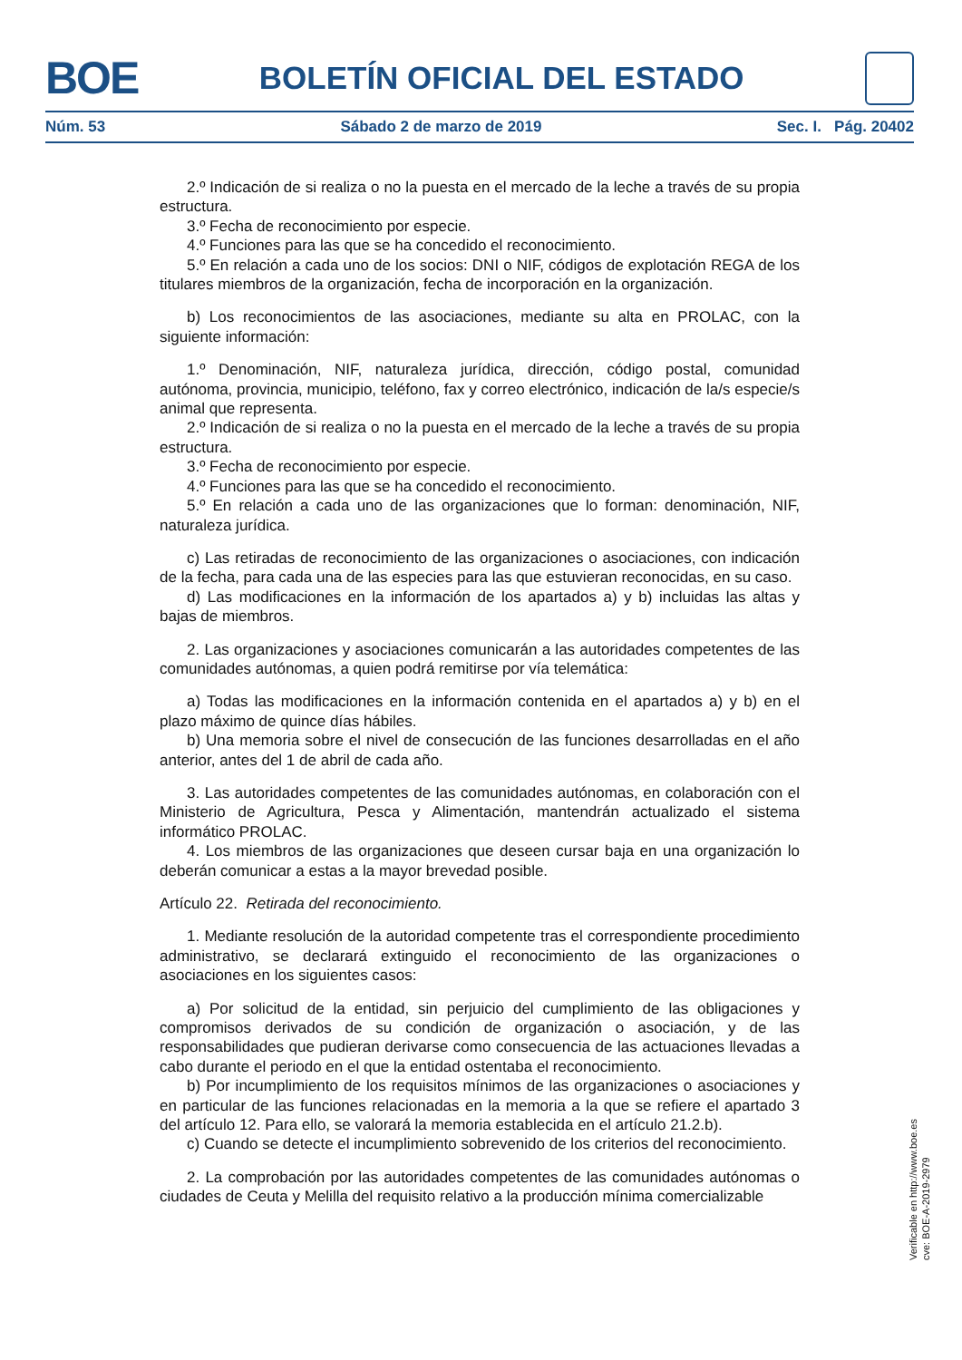BOE BOLETÍN OFICIAL DEL ESTADO
Núm. 53 Sábado 2 de marzo de 2019 Sec. I. Pág. 20402
2.º Indicación de si realiza o no la puesta en el mercado de la leche a través de su propia estructura.
3.º Fecha de reconocimiento por especie.
4.º Funciones para las que se ha concedido el reconocimiento.
5.º En relación a cada uno de los socios: DNI o NIF, códigos de explotación REGA de los titulares miembros de la organización, fecha de incorporación en la organización.
b) Los reconocimientos de las asociaciones, mediante su alta en PROLAC, con la siguiente información:
1.º Denominación, NIF, naturaleza jurídica, dirección, código postal, comunidad autónoma, provincia, municipio, teléfono, fax y correo electrónico, indicación de la/s especie/s animal que representa.
2.º Indicación de si realiza o no la puesta en el mercado de la leche a través de su propia estructura.
3.º Fecha de reconocimiento por especie.
4.º Funciones para las que se ha concedido el reconocimiento.
5.º En relación a cada uno de las organizaciones que lo forman: denominación, NIF, naturaleza jurídica.
c) Las retiradas de reconocimiento de las organizaciones o asociaciones, con indicación de la fecha, para cada una de las especies para las que estuvieran reconocidas, en su caso.
d) Las modificaciones en la información de los apartados a) y b) incluidas las altas y bajas de miembros.
2. Las organizaciones y asociaciones comunicarán a las autoridades competentes de las comunidades autónomas, a quien podrá remitirse por vía telemática:
a) Todas las modificaciones en la información contenida en el apartados a) y b) en el plazo máximo de quince días hábiles.
b) Una memoria sobre el nivel de consecución de las funciones desarrolladas en el año anterior, antes del 1 de abril de cada año.
3. Las autoridades competentes de las comunidades autónomas, en colaboración con el Ministerio de Agricultura, Pesca y Alimentación, mantendrán actualizado el sistema informático PROLAC.
4. Los miembros de las organizaciones que deseen cursar baja en una organización lo deberán comunicar a estas a la mayor brevedad posible.
Artículo 22. Retirada del reconocimiento.
1. Mediante resolución de la autoridad competente tras el correspondiente procedimiento administrativo, se declarará extinguido el reconocimiento de las organizaciones o asociaciones en los siguientes casos:
a) Por solicitud de la entidad, sin perjuicio del cumplimiento de las obligaciones y compromisos derivados de su condición de organización o asociación, y de las responsabilidades que pudieran derivarse como consecuencia de las actuaciones llevadas a cabo durante el periodo en el que la entidad ostentaba el reconocimiento.
b) Por incumplimiento de los requisitos mínimos de las organizaciones o asociaciones y en particular de las funciones relacionadas en la memoria a la que se refiere el apartado 3 del artículo 12. Para ello, se valorará la memoria establecida en el artículo 21.2.b).
c) Cuando se detecte el incumplimiento sobrevenido de los criterios del reconocimiento.
2. La comprobación por las autoridades competentes de las comunidades autónomas o ciudades de Ceuta y Melilla del requisito relativo a la producción mínima comercializable
Verificable en http://www.boe.es
cve: BOE-A-2019-2979